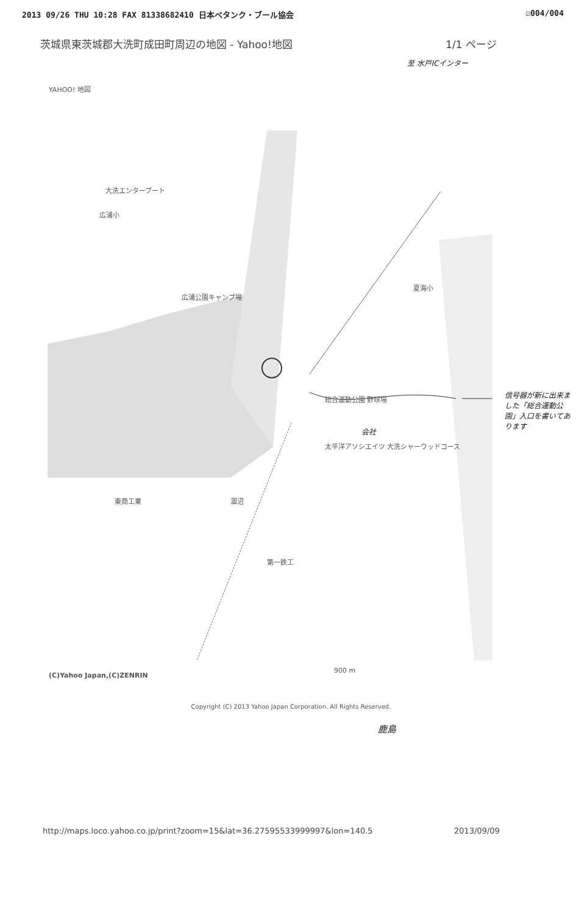2013 09/26 THU 10:28 FAX 81338682410 日本ペタンク・ブール協会 ☑004/004
茨城県東茨城郡大洗町成田町周辺の地図 - Yahoo!地図 1/1 ページ
至 水戸ICインター
YAHOO! 地図
大洗エンタープート
広浦小
広浦公園キャンプ場
総合運動公園 野球場
会社
太平洋アソシエイツ 大洗シャーウッドコース
東商工業 涸沼
第一鉄工
夏海小
900 m
(C)Yahoo Japan,(C)ZENRIN
信号器が新に出来ました「総合運動公園」入口を書いてあります
Copyright (C) 2013 Yahoo Japan Corporation. All Rights Reserved.
鹿島
http://maps.loco.yahoo.co.jp/print?zoom=15&lat=36.27595533999997&lon=140.5 2013/09/09